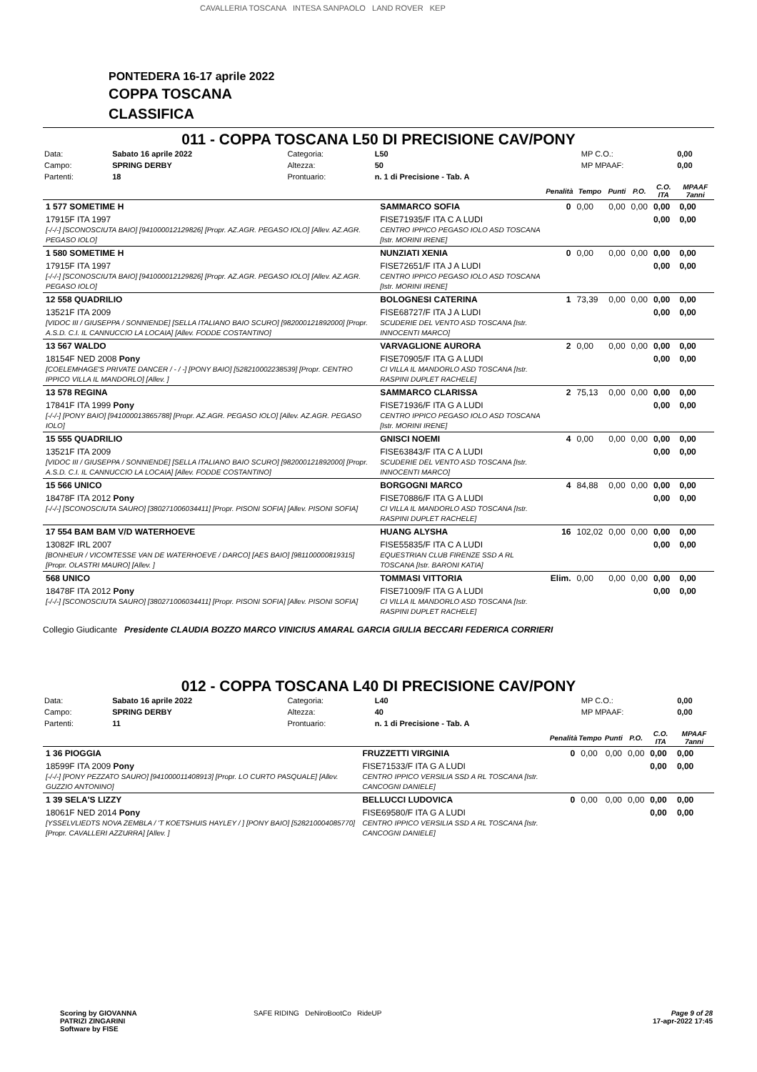CAVALLERIA TOSCANA INTESA SANPAOLO LAND ROVER KEP
PONTEDERA 16-17 aprile 2022
COPPA TOSCANA
CLASSIFICA
011 - COPPA TOSCANA L50 DI PRECISIONE CAV/PONY
| Data: | Sabato 16 aprile 2022 | Categoria: | L50 | MP C.O.: | 0,00 |
| Campo: | SPRING DERBY | Altezza: | 50 | MP MPAAF: | 0,00 |
| Partenti: | 18 | Prontuario: | n. 1 di Precisione - Tab. A | | |
| | | Penalità | Tempo | Punti | P.O. | C.O. ITA | MPAAF 7anni |
| --- | --- | --- | --- | --- | --- | --- | --- |
| 1 577 SOMETIME H | SAMMARCO SOFIA | 0 | 0,00 | 0,00 | 0,00 | 0,00 | 0,00 |
| 17915F ITA 1997 [-/-/-] [SCONOSCIUTA BAIO] [941000012129826] [Propr. AZ.AGR. PEGASO IOLO] [Allev. AZ.AGR. PEGASO IOLO] | FISE71935/F ITA C A LUDI CENTRO IPPICO PEGASO IOLO ASD TOSCANA [Istr. MORINI IRENE] | | | | | 0,00 | 0,00 |
| 1 580 SOMETIME H | NUNZIATI XENIA | 0 | 0,00 | 0,00 | 0,00 | 0,00 | 0,00 |
| 17915F ITA 1997 [-/-/-] [SCONOSCIUTA BAIO] [941000012129826] [Propr. AZ.AGR. PEGASO IOLO] [Allev. AZ.AGR. PEGASO IOLO] | FISE72651/F ITA J A LUDI CENTRO IPPICO PEGASO IOLO ASD TOSCANA [Istr. MORINI IRENE] | | | | | 0,00 | 0,00 |
| 12 558 QUADRILIO | BOLOGNESI CATERINA | 1 | 73,39 | 0,00 | 0,00 | 0,00 | 0,00 |
| 13521F ITA 2009 [VIDOC III / GIUSEPPA / SONNIENDE] [SELLA ITALIANO BAIO SCURO] [982000121892000] [Propr. A.S.D. C.I. IL CANNUCCIO LA LOCAIA] [Allev. FODDE COSTANTINO] | FISE68727/F ITA J A LUDI SCUDERIE DEL VENTO ASD TOSCANA [Istr. INNOCENTI MARCO] | | | | | 0,00 | 0,00 |
| 13 567 WALDO | VARVAGLIONE AURORA | 2 | 0,00 | 0,00 | 0,00 | 0,00 | 0,00 |
| 18154F NED 2008 Pony [COELEMHAGE'S PRIVATE DANCER / - / -] [PONY BAIO] [528210002238539] [Propr. CENTRO IPPICO VILLA IL MANDORLO] [Allev. ] | FISE70905/F ITA G A LUDI CI VILLA IL MANDORLO ASD TOSCANA [Istr. RASPINI DUPLET RACHELE] | | | | | 0,00 | 0,00 |
| 13 578 REGINA | SAMMARCO CLARISSA | 2 | 75,13 | 0,00 | 0,00 | 0,00 | 0,00 |
| 17841F ITA 1999 Pony [-/-/-] [PONY BAIO] [941000013865788] [Propr. AZ.AGR. PEGASO IOLO] [Allev. AZ.AGR. PEGASO IOLO] | FISE71936/F ITA G A LUDI CENTRO IPPICO PEGASO IOLO ASD TOSCANA [Istr. MORINI IRENE] | | | | | 0,00 | 0,00 |
| 15 555 QUADRILIO | GNISCI NOEMI | 4 | 0,00 | 0,00 | 0,00 | 0,00 | 0,00 |
| 13521F ITA 2009 [VIDOC III / GIUSEPPA / SONNIENDE] [SELLA ITALIANO BAIO SCURO] [982000121892000] [Propr. A.S.D. C.I. IL CANNUCCIO LA LOCAIA] [Allev. FODDE COSTANTINO] | FISE63843/F ITA C A LUDI SCUDERIE DEL VENTO ASD TOSCANA [Istr. INNOCENTI MARCO] | | | | | 0,00 | 0,00 |
| 15 566 UNICO | BORGOGNI MARCO | 4 | 84,88 | 0,00 | 0,00 | 0,00 | 0,00 |
| 18478F ITA 2012 Pony [-/-/-] [SCONOSCIUTA SAURO] [380271006034411] [Propr. PISONI SOFIA] [Allev. PISONI SOFIA] | FISE70886/F ITA G A LUDI CI VILLA IL MANDORLO ASD TOSCANA [Istr. RASPINI DUPLET RACHELE] | | | | | 0,00 | 0,00 |
| 17 554 BAM BAM V/D WATERHOEVE | HUANG ALYSHA | 16 | 102,02 | 0,00 | 0,00 | 0,00 | 0,00 |
| 13082F IRL 2007 [BONHEUR / VICOMTESSE VAN DE WATERHOEVE / DARCO] [AES BAIO] [981100000819315] [Propr. OLASTRI MAURO] [Allev. ] | FISE55835/F ITA C A LUDI EQUESTRIAN CLUB FIRENZE SSD A RL TOSCANA [Istr. BARONI KATIA] | | | | | 0,00 | 0,00 |
| 568 UNICO | TOMMASI VITTORIA | Elim. | 0,00 | 0,00 | 0,00 | 0,00 | 0,00 |
| 18478F ITA 2012 Pony [-/-/-] [SCONOSCIUTA SAURO] [380271006034411] [Propr. PISONI SOFIA] [Allev. PISONI SOFIA] | FISE71009/F ITA G A LUDI CI VILLA IL MANDORLO ASD TOSCANA [Istr. RASPINI DUPLET RACHELE] | | | | | 0,00 | 0,00 |
Collegio Giudicante Presidente CLAUDIA BOZZO MARCO VINICIUS AMARAL GARCIA GIULIA BECCARI FEDERICA CORRIERI
012 - COPPA TOSCANA L40 DI PRECISIONE CAV/PONY
| Data: | Sabato 16 aprile 2022 | Categoria: | L40 | MP C.O.: | 0,00 |
| Campo: | SPRING DERBY | Altezza: | 40 | MP MPAAF: | 0,00 |
| Partenti: | 11 | Prontuario: | n. 1 di Precisione - Tab. A | | |
| | | Penalità | Tempo | Punti | P.O. | C.O. ITA | MPAAF 7anni |
| --- | --- | --- | --- | --- | --- | --- | --- |
| 1 36 PIOGGIA | FRUZZETTI VIRGINIA | 0 | 0,00 | 0,00 | 0,00 | 0,00 | 0,00 |
| 18599F ITA 2009 Pony [-/-/-] [PONY PEZZATO SAURO] [941000011408913] [Propr. LO CURTO PASQUALE] [Allev. GUZZIO ANTONINO] | FISE71533/F ITA G A LUDI CENTRO IPPICO VERSILIA SSD A RL TOSCANA [Istr. CANCOGNI DANIELE] | | | | | 0,00 | 0,00 |
| 1 39 SELA'S LIZZY | BELLUCCI LUDOVICA | 0 | 0,00 | 0,00 | 0,00 | 0,00 | 0,00 |
| 18061F NED 2014 Pony [YSSELVLIEDTS NOVA ZEMBLA / 'T KOETSHUIS HAYLEY / ] [PONY BAIO] [528210004085770] [Propr. CAVALLERI AZZURRA] [Allev. ] | FISE69580/F ITA G A LUDI CENTRO IPPICO VERSILIA SSD A RL TOSCANA [Istr. CANCOGNI DANIELE] | | | | | 0,00 | 0,00 |
Scoring by GIOVANNA
PATRIZI ZINGARINI
Software by FISE
SAFE RIDING DeNiroBootCo RideUP
Page 9 of 28
17-apr-2022 17:45